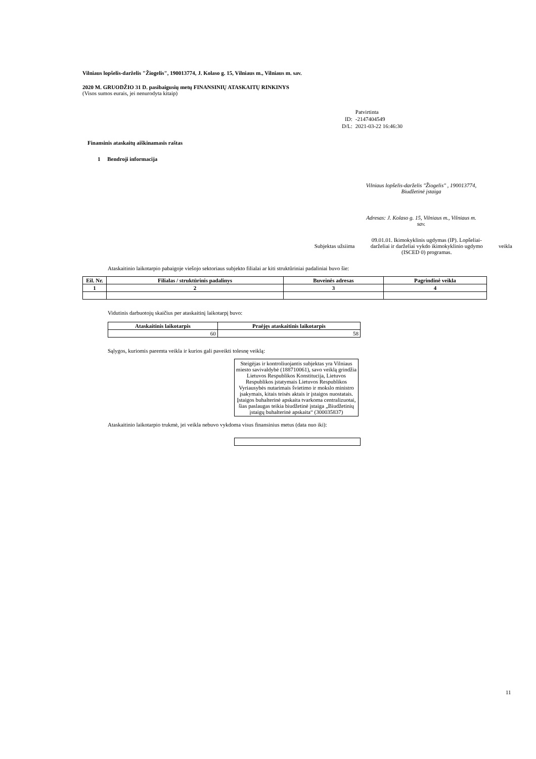Vilniaus lopšelis-darželis "Žiogelis", 190013774, J. Kolaso g. 15, Vilniaus m., Vilniaus m. sav.
2020 M. GRUODŽIO 31 D. pasibaigusių metų FINANSINIŲ ATASKAITŲ RINKINYS
(Visos sumos eurais, jei nenurodyta kitaip)
| | Patvirtinta |
| ID: | -2147404549 |
| D/L: | 2021-03-22 16:46:30 |
Finansinis ataskaitų aiškinamasis raštas
1 Bendroji informacija
Vilniaus lopšelis-darželis "Žiogelis" , 190013774, Biudžetinė įstaiga
Adresas: J. Kolaso g. 15, Vilniaus m., Vilniaus m. sav.
Subjektas užsiima 09.01.01. Ikimokyklinis ugdymas (IP). Lopšeliai-darželiai ir darželiai vykdo ikimokyklinio ugdymo (ISCED 0) programas. veikla
Ataskaitinio laikotarpio pabaigoje viešojo sektoriaus subjekto filialai ar kiti struktūriniai padaliniai buvo šie:
| Eil. Nr. | Filialas / struktūrinis padalinys | Buveinės adresas | Pagrindinė veikla |
| --- | --- | --- | --- |
| 1 | 2 | 3 | 4 |
Vidutinis darbuotojų skaičius per ataskaitinį laikotarpį buvo:
| Ataskaitinis laikotarpis | Praėjęs ataskaitinis laikotarpis |
| --- | --- |
| 60 | 58 |
Sąlygos, kuriomis paremta veikla ir kurios gali paveikti tolesnę veiklą:
Steigėjas ir kontroliuojantis subjektas yra Vilniaus miesto savivaldybė (188710061), savo veiklą grindžia Lietuvos Respublikos Konstitucija, Lietuvos Respublikos įstatymais Lietuvos Respublikos Vyriausybės nutarimais švietimo ir mokslo ministro įsakymais, kitais teisės aktais ir įstaigos nuostatais. Įstaigos buhalterinė apskaita tvarkoma centralizuotai, šias paslaugas teikia biudžetinė įstaiga „Biudžetinių įstaigų buhalterinė apskaita“ (300035837)
Ataskaitinio laikotarpio trukmė, jei veikla nebuvo vykdoma visus finansinius metus (data nuo iki):
11